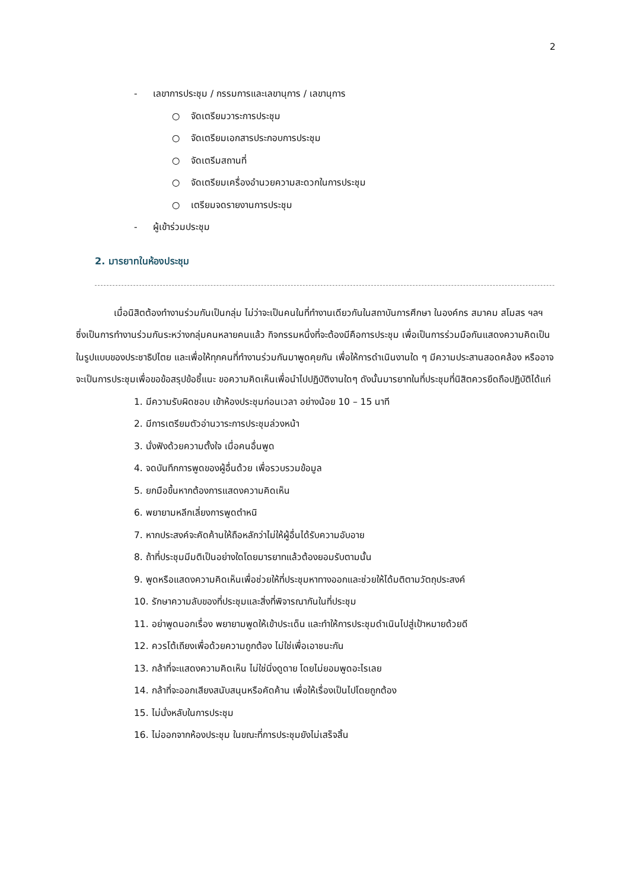2
- เลขาการประชุม / กรรมการและเลขานุการ / เลขานุการ
○ จัดเตรียมวาระการประชุม
○ จัดเตรียมเอกสารประกอบการประชุม
○ จัดเตรีมสถานที่
○ จัดเตรียมเครื่องอำนวยความสะดวกในการประชุม
○ เตรียมจดรายงานการประชุม
- ผู้เข้าร่วมประชุม
2. มารยาทในห้องประชุม
เมื่อนิสิตต้องทำงานร่วมกันเป็นกลุ่ม ไม่ว่าจะเป็นคนในที่ทำงานเดียวกันในสถาบันการศึกษา ในองค์กร สมาคม สโมสร ฯลฯ ซึ่งเป็นการทำงานร่วมกันระหว่างกลุ่มคนหลายคนแล้ว กิจกรรมหนึ่งที่จะต้องมีคือการประชุม เพื่อเป็นการร่วมมือกันแสดงความคิดเป็นในรูปแบบของประชาธิปไตย และเพื่อให้ทุกคนที่ทำงานร่วมกันมาพูดคุยกัน เพื่อให้การดำเนินงานใด ๆ มีความประสานสอดคล้อง หรืออาจจะเป็นการประชุมเพื่อขอข้อสรุปข้อชี้แนะ ขอความคิดเห็นเพื่อนำไปปฏิบัติงานใดๆ ดังนั้นมารยาทในที่ประชุมที่นิสิตควรยึดถือปฏิบัติได้แก่
1. มีความรับผิดชอบ เข้าห้องประชุมก่อนเวลา อย่างน้อย 10 – 15 นาที
2. มีการเตรียมตัวอ่านวาระการประชุมล่วงหน้า
3. นั่งฟังด้วยความตั้งใจ เมื่อคนอื่นพูด
4. จดบันทึกการพูดของผู้อื่นด้วย เพื่อรวบรวมข้อมูล
5. ยกมือขึ้นหากต้องการแสดงความคิดเห็น
6. พยายามหลีกเลี่ยงการพูดตำหนิ
7. หากประสงค์จะคัดค้านให้ถือหลักว่าไม่ให้ผู้อื่นได้รับความอับอาย
8. ถ้าที่ประชุมมีมติเป็นอย่างใดโดยมารยาทแล้วต้องยอมรับตามนั้น
9. พูดหรือแสดงความคิดเห็นเพื่อช่วยให้ที่ประชุมหาทางออกและช่วยให้ได้มติตามวัตถุประสงค์
10. รักษาความลับของที่ประชุมและสิ่งที่พิจารณากันในที่ประชุม
11. อย่าพูดนอกเรื่อง พยายามพูดให้เข้าประเด็น และทำให้การประชุมดำเนินไปสู่เป้าหมายด้วยดี
12. ควรโต้เถียงเพื่อด้วยความถูกต้อง ไม่ใช่เพื่อเอาชนะกัน
13. กล้าที่จะแสดงความคิดเห็น ไม่ใช่นิ่งดูดาย โดยไม่ยอมพูดอะไรเลย
14. กล้าที่จะออกเสียงสนับสนุนหรือคัดค้าน เพื่อให้เรื่องเป็นไปโดยถูกต้อง
15. ไม่นั่งหลับในการประชุม
16. ไม่ออกจากห้องประชุม ในขณะที่การประชุมยังไม่เสร็จสิ้น